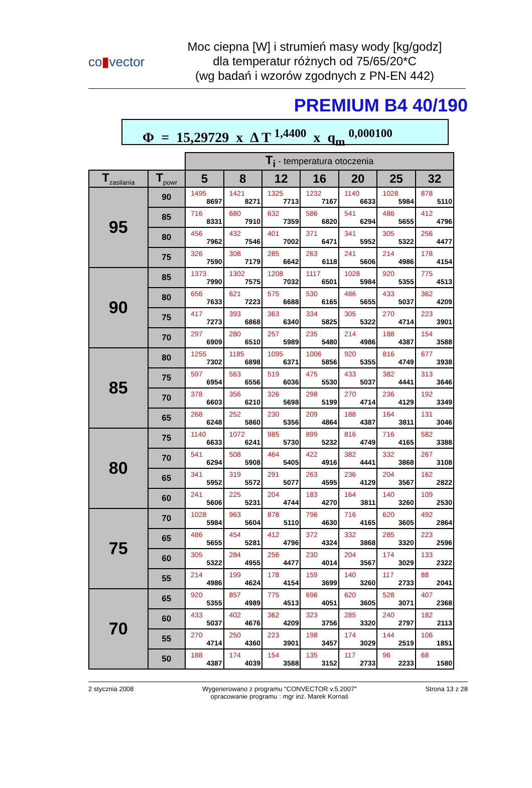co▮vector
Moc ciepna [W] i strumień masy wody [kg/godz]
dla temperatur różnych od 75/65/20*C
(wg badań i wzorów zgodnych z PN-EN 442)
PREMIUM B4 40/190
Φ = 15,29729 x Δ T <sup>1,4400</sup> x q<sub>m</sub> <sup>0,000100</sup>
| | | T<sub>i</sub> - temperatura otoczenia | | | | | | |
| T<sub>zasilania</sub> | T<sub>powr</sub> | 5 | 8 | 12 | 16 | 20 | 25 | 32 |
| 95 | 90 | 1495 8697 | 1421 8271 | 1325 7713 | 1232 7167 | 1140 6633 | 1028 5984 | 878 5110 |
| | 85 | 716 8331 | 680 7910 | 632 7359 | 586 6820 | 541 6294 | 486 5655 | 412 4796 |
| | 80 | 456 7962 | 432 7546 | 401 7002 | 371 6471 | 341 5952 | 305 5322 | 256 4477 |
| | 75 | 326 7590 | 308 7179 | 285 6642 | 263 6118 | 241 5606 | 214 4986 | 178 4154 |
| 90 | 85 | 1373 7990 | 1302 7575 | 1208 7032 | 1117 6501 | 1028 5984 | 920 5355 | 775 4513 |
| | 80 | 656 7633 | 621 7223 | 575 6688 | 530 6165 | 486 5655 | 433 5037 | 362 4209 |
| | 75 | 417 7273 | 393 6868 | 363 6340 | 334 5825 | 305 5322 | 270 4714 | 223 3901 |
| | 70 | 297 6909 | 280 6510 | 257 5989 | 235 5480 | 214 4986 | 188 4387 | 154 3588 |
| 85 | 80 | 1255 7302 | 1185 6898 | 1095 6371 | 1006 5856 | 920 5355 | 816 4749 | 677 3938 |
| | 75 | 597 6954 | 563 6556 | 519 6036 | 475 5530 | 433 5037 | 382 4441 | 313 3646 |
| | 70 | 378 6603 | 356 6210 | 326 5698 | 298 5199 | 270 4714 | 236 4129 | 192 3349 |
| | 65 | 268 6248 | 252 5860 | 230 5356 | 209 4864 | 188 4387 | 164 3811 | 131 3046 |
| 80 | 75 | 1140 6633 | 1072 6241 | 985 5730 | 899 5232 | 816 4749 | 716 4165 | 582 3388 |
| | 70 | 541 6294 | 508 5908 | 464 5405 | 422 4916 | 382 4441 | 332 3868 | 267 3108 |
| | 65 | 341 5952 | 319 5572 | 291 5077 | 263 4595 | 236 4129 | 204 3567 | 162 2822 |
| | 60 | 241 5606 | 225 5231 | 204 4744 | 183 4270 | 164 3811 | 140 3260 | 109 2530 |
| 75 | 70 | 1028 5984 | 963 5604 | 878 5110 | 796 4630 | 716 4165 | 620 3605 | 492 2864 |
| | 65 | 486 5655 | 454 5281 | 412 4796 | 372 4324 | 332 3868 | 285 3320 | 223 2596 |
| | 60 | 305 5322 | 284 4955 | 256 4477 | 230 4014 | 204 3567 | 174 3029 | 133 2322 |
| | 55 | 214 4986 | 199 4624 | 178 4154 | 159 3699 | 140 3260 | 117 2733 | 88 2041 |
| 70 | 65 | 920 5355 | 857 4989 | 775 4513 | 696 4051 | 620 3605 | 528 3071 | 407 2368 |
| | 60 | 433 5037 | 402 4676 | 362 4209 | 323 3756 | 285 3320 | 240 2797 | 182 2113 |
| | 55 | 270 4714 | 250 4360 | 223 3901 | 198 3457 | 174 3029 | 144 2519 | 106 1851 |
| | 50 | 188 4387 | 174 4039 | 154 3588 | 135 3152 | 117 2733 | 96 2233 | 68 1580 |
2 stycznia 2008 Wygenerowano z programu "CONVECTOR v.5.2007"
opracowanie programu : mgr inż. Marek Kornaś
Strona 13 z 28